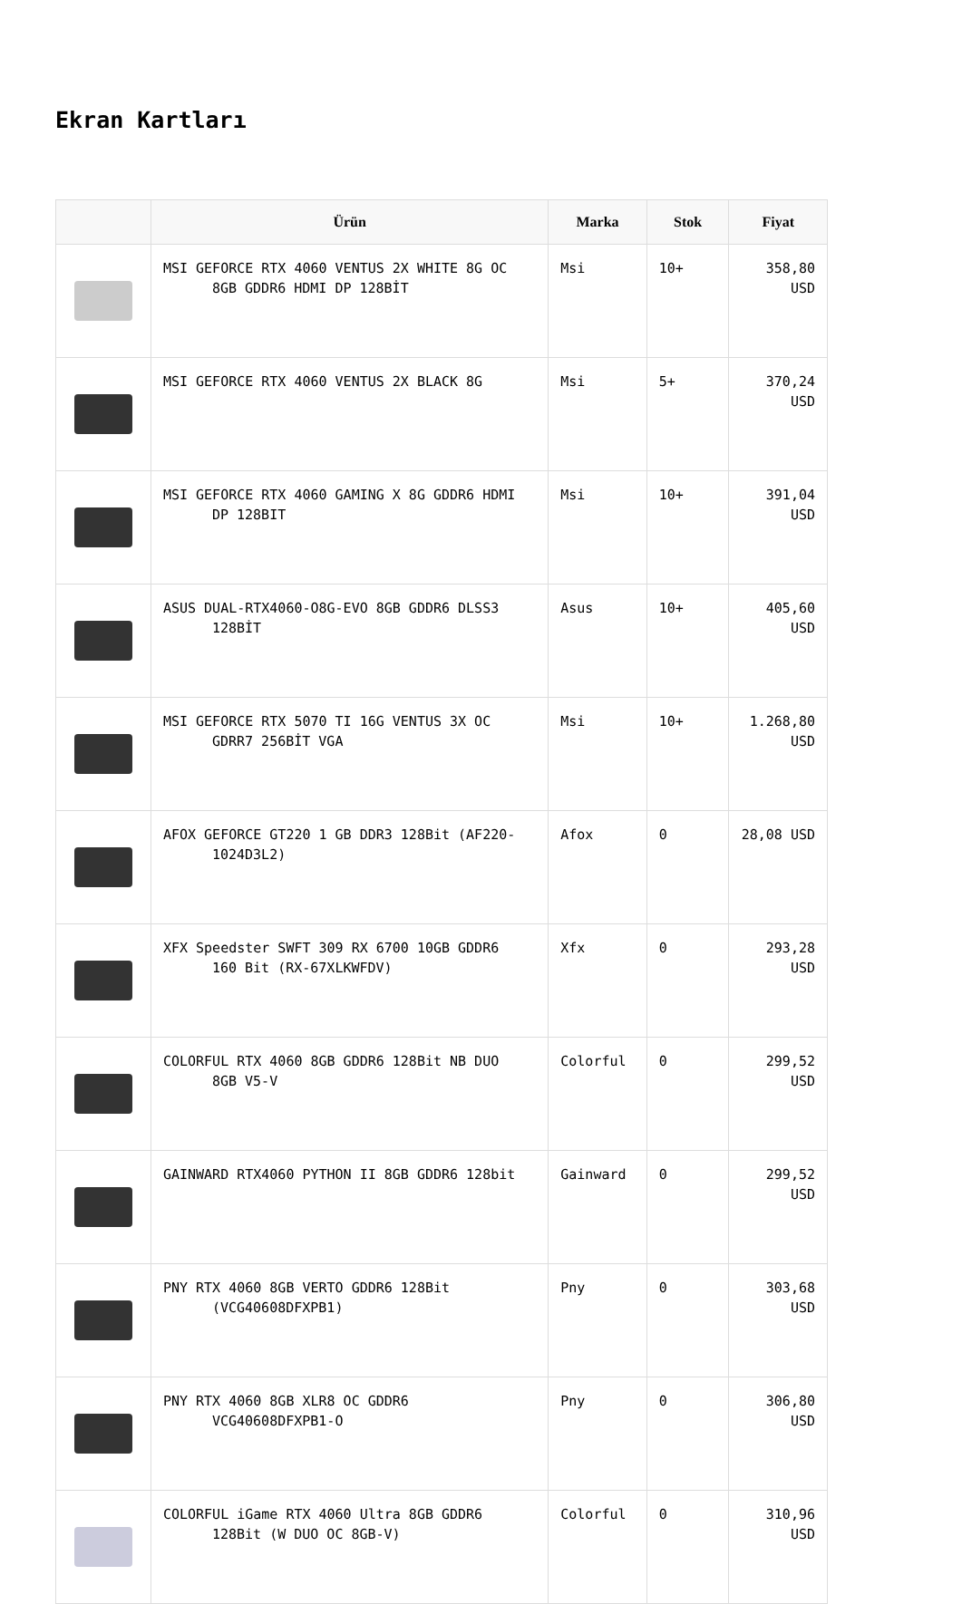Ekran Kartları
| | Ürün | Marka | Stok | Fiyat |
| --- | --- | --- | --- | --- |
| | MSI GEFORCE RTX 4060 VENTUS 2X WHITE 8G OC 8GB GDDR6 HDMI DP 128BİT | Msi | 10+ | 358,80 USD |
| | MSI GEFORCE RTX 4060 VENTUS 2X BLACK 8G | Msi | 5+ | 370,24 USD |
| | MSI GEFORCE RTX 4060 GAMING X 8G GDDR6 HDMI DP 128BIT | Msi | 10+ | 391,04 USD |
| | ASUS DUAL-RTX4060-O8G-EVO 8GB GDDR6 DLSS3 128BİT | Asus | 10+ | 405,60 USD |
| | MSI GEFORCE RTX 5070 TI 16G VENTUS 3X OC GDRR7 256BİT VGA | Msi | 10+ | 1.268,80 USD |
| | AFOX GEFORCE GT220 1 GB DDR3 128Bit (AF220- 1024D3L2) | Afox | 0 | 28,08 USD |
| | XFX Speedster SWFT 309 RX 6700 10GB GDDR6 160 Bit (RX-67XLKWFDV) | Xfx | 0 | 293,28 USD |
| | COLORFUL RTX 4060 8GB GDDR6 128Bit NB DUO 8GB V5-V | Colorful | 0 | 299,52 USD |
| | GAINWARD RTX4060 PYTHON II 8GB GDDR6 128bit | Gainward | 0 | 299,52 USD |
| | PNY RTX 4060 8GB VERTO GDDR6 128Bit (VCG40608DFXPB1) | Pny | 0 | 303,68 USD |
| | PNY RTX 4060 8GB XLR8 OC GDDR6 VCG40608DFXPB1-O | Pny | 0 | 306,80 USD |
| | COLORFUL iGame RTX 4060 Ultra 8GB GDDR6 128Bit (W DUO OC 8GB-V) | Colorful | 0 | 310,96 USD |